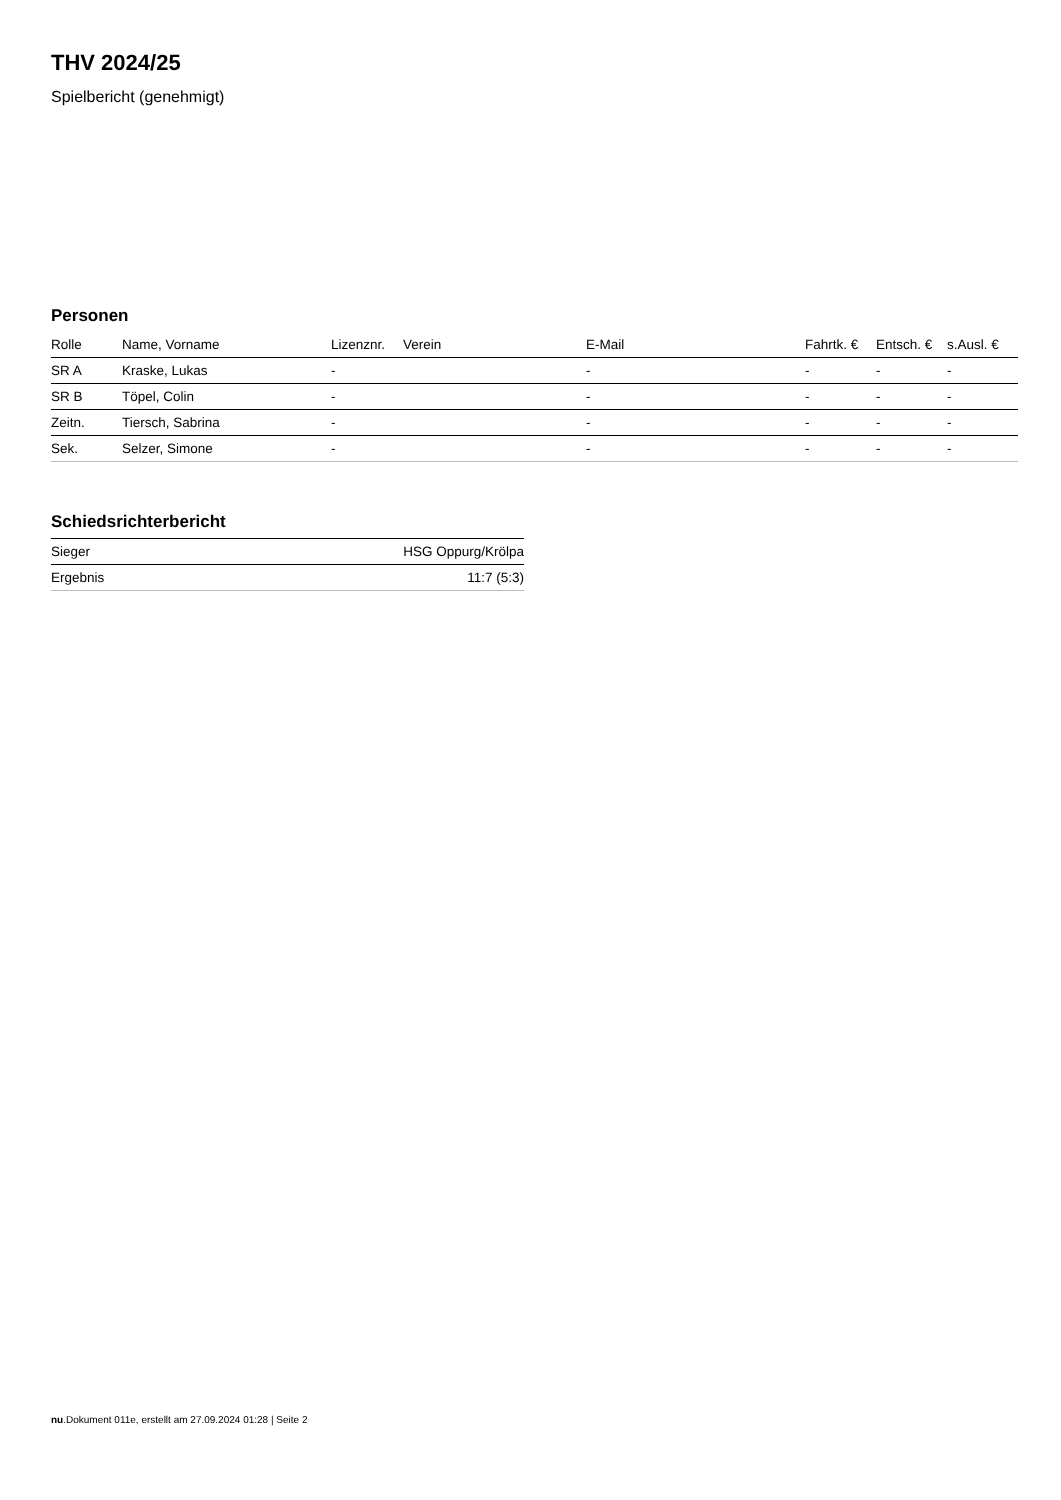THV 2024/25
Spielbericht (genehmigt)
Personen
| Rolle | Name, Vorname | Lizenznr. | Verein | E-Mail | Fahrtk. € | Entsch. € | s.Ausl. € |
| --- | --- | --- | --- | --- | --- | --- | --- |
| SR A | Kraske, Lukas | - | | - | - | - | - |
| SR B | Töpel, Colin | - | | - | - | - | - |
| Zeitn. | Tiersch, Sabrina | - | | - | - | - | - |
| Sek. | Selzer, Simone | - | | - | - | - | - |
Schiedsrichterbericht
| Sieger | HSG Oppurg/Krölpa |
| Ergebnis | 11:7 (5:3) |
nu.Dokument 011e, erstellt am 27.09.2024 01:28 | Seite 2